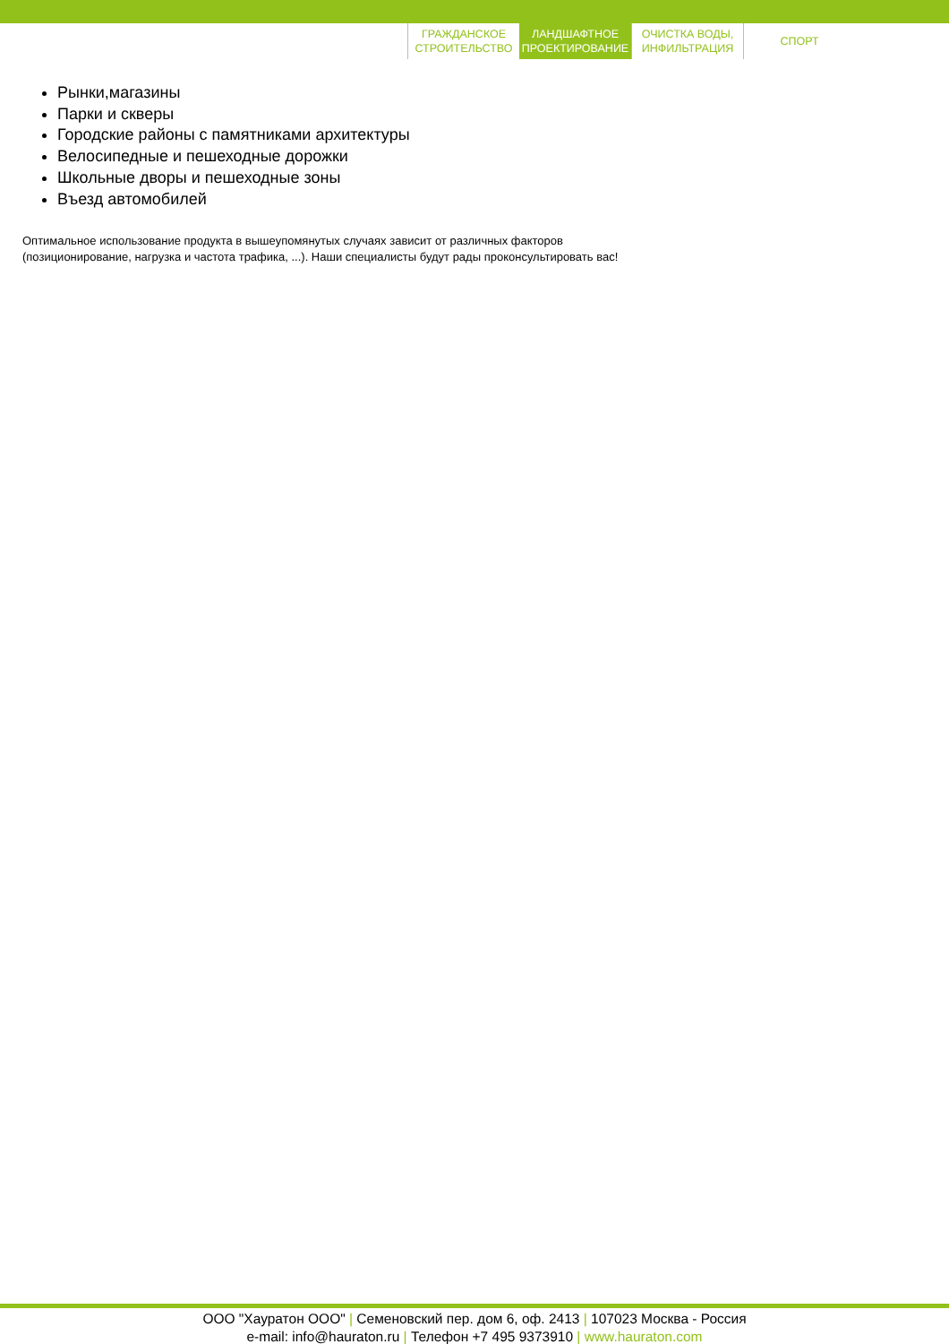ГРАЖДАНСКОЕ СТРОИТЕЛЬСТВО
ЛАНДШАФТНОЕ ПРОЕКТИРОВАНИЕ
ОЧИСТКА ВОДЫ, ИНФИЛЬТРАЦИЯ
СПОРТ
Рынки,магазины
Парки и скверы
Городские районы с памятниками архитектуры
Велосипедные и пешеходные дорожки
Школьные дворы и пешеходные зоны
Въезд автомобилей
Оптимальное использование продукта в вышеупомянутых случаях зависит от различных факторов (позиционирование, нагрузка и частота трафика, ...). Наши специалисты будут рады проконсультировать вас!
ООО "Хауратон ООО" | Семеновский пер. дом 6, оф. 2413 | 107023 Москва - Россия
e-mail: info@hauraton.ru | Телефон +7 495 9373910 | www.hauraton.com